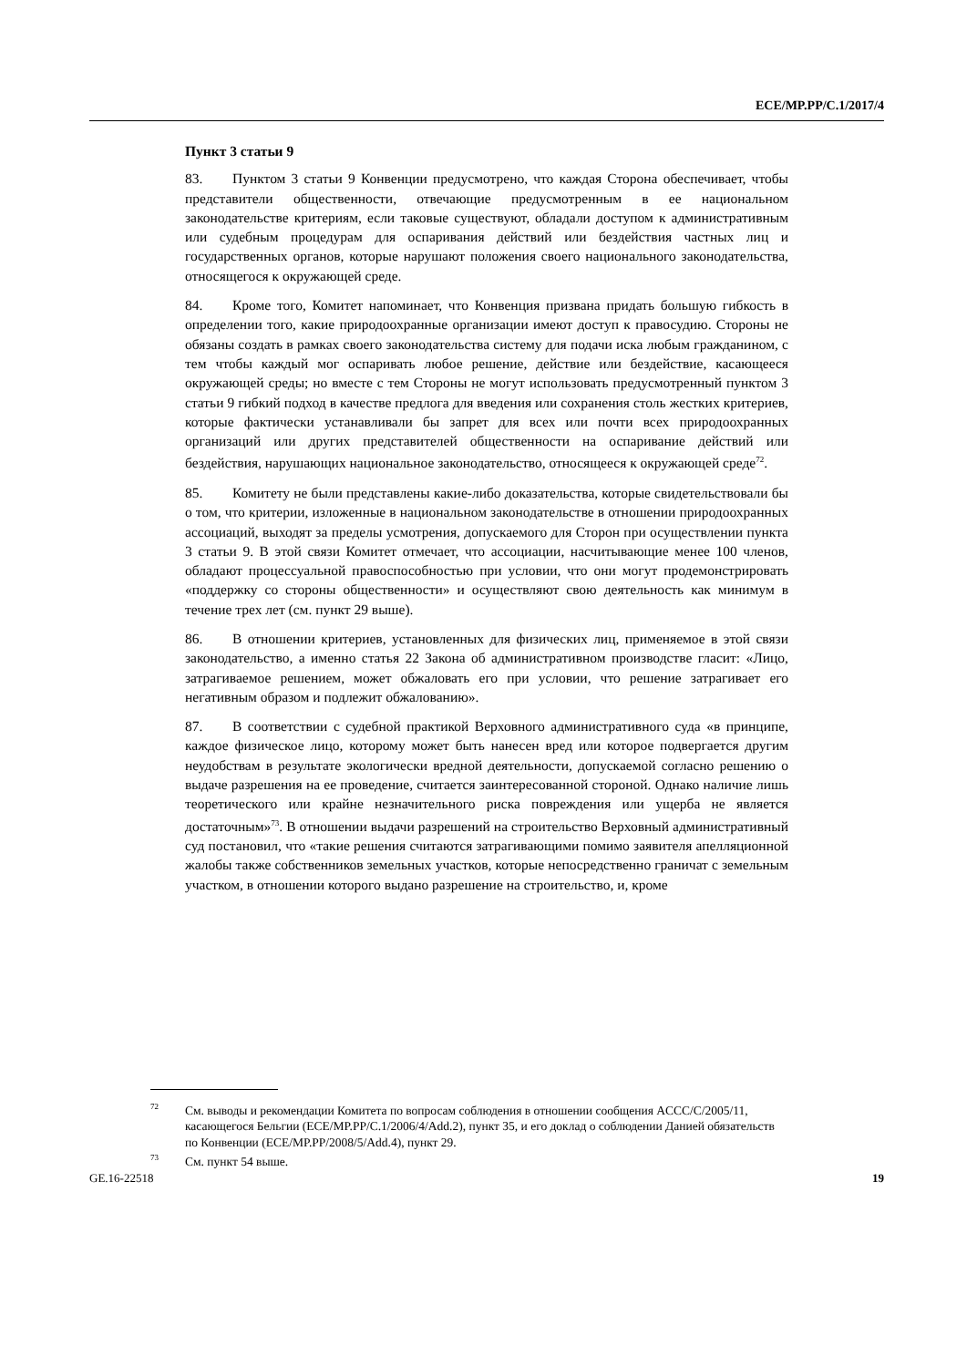ECE/MP.PP/C.1/2017/4
Пункт 3 статьи 9
83. Пунктом 3 статьи 9 Конвенции предусмотрено, что каждая Сторона обеспечивает, чтобы представители общественности, отвечающие предусмотренным в ее национальном законодательстве критериям, если таковые существуют, обладали доступом к административным или судебным процедурам для оспаривания действий или бездействия частных лиц и государственных органов, которые нарушают положения своего национального законодательства, относящегося к окружающей среде.
84. Кроме того, Комитет напоминает, что Конвенция призвана придать большую гибкость в определении того, какие природоохранные организации имеют доступ к правосудию. Стороны не обязаны создать в рамках своего законодательства систему для подачи иска любым гражданином, с тем чтобы каждый мог оспаривать любое решение, действие или бездействие, касающееся окружающей среды; но вместе с тем Стороны не могут использовать предусмотренный пунктом 3 статьи 9 гибкий подход в качестве предлога для введения или сохранения столь жестких критериев, которые фактически устанавливали бы запрет для всех или почти всех природоохранных организаций или других представителей общественности на оспаривание действий или бездействия, нарушающих национальное законодательство, относящееся к окружающей среде<sup>72</sup>.
85. Комитету не были представлены какие-либо доказательства, которые свидетельствовали бы о том, что критерии, изложенные в национальном законодательстве в отношении природоохранных ассоциаций, выходят за пределы усмотрения, допускаемого для Сторон при осуществлении пункта 3 статьи 9. В этой связи Комитет отмечает, что ассоциации, насчитывающие менее 100 членов, обладают процессуальной правоспособностью при условии, что они могут продемонстрировать «поддержку со стороны общественности» и осуществляют свою деятельность как минимум в течение трех лет (см. пункт 29 выше).
86. В отношении критериев, установленных для физических лиц, применяемое в этой связи законодательство, а именно статья 22 Закона об административном производстве гласит: «Лицо, затрагиваемое решением, может обжаловать его при условии, что решение затрагивает его негативным образом и подлежит обжалованию».
87. В соответствии с судебной практикой Верховного административного суда «в принципе, каждое физическое лицо, которому может быть нанесен вред или которое подвергается другим неудобствам в результате экологически вредной деятельности, допускаемой согласно решению о выдаче разрешения на ее проведение, считается заинтересованной стороной. Однако наличие лишь теоретического или крайне незначительного риска повреждения или ущерба не является достаточным»<sup>73</sup>. В отношении выдачи разрешений на строительство Верховный административный суд постановил, что «такие решения считаются затрагивающими помимо заявителя апелляционной жалобы также собственников земельных участков, которые непосредственно граничат с земельным участком, в отношении которого выдано разрешение на строительство, и, кроме
<sup>72</sup> См. выводы и рекомендации Комитета по вопросам соблюдения в отношении сообщения ACCC/C/2005/11, касающегося Бельгии (ECE/MP.PP/C.1/2006/4/Add.2), пункт 35, и его доклад о соблюдении Данией обязательств по Конвенции (ECE/MP.PP/2008/5/Add.4), пункт 29.
<sup>73</sup> См. пункт 54 выше.
GE.16-22518 19